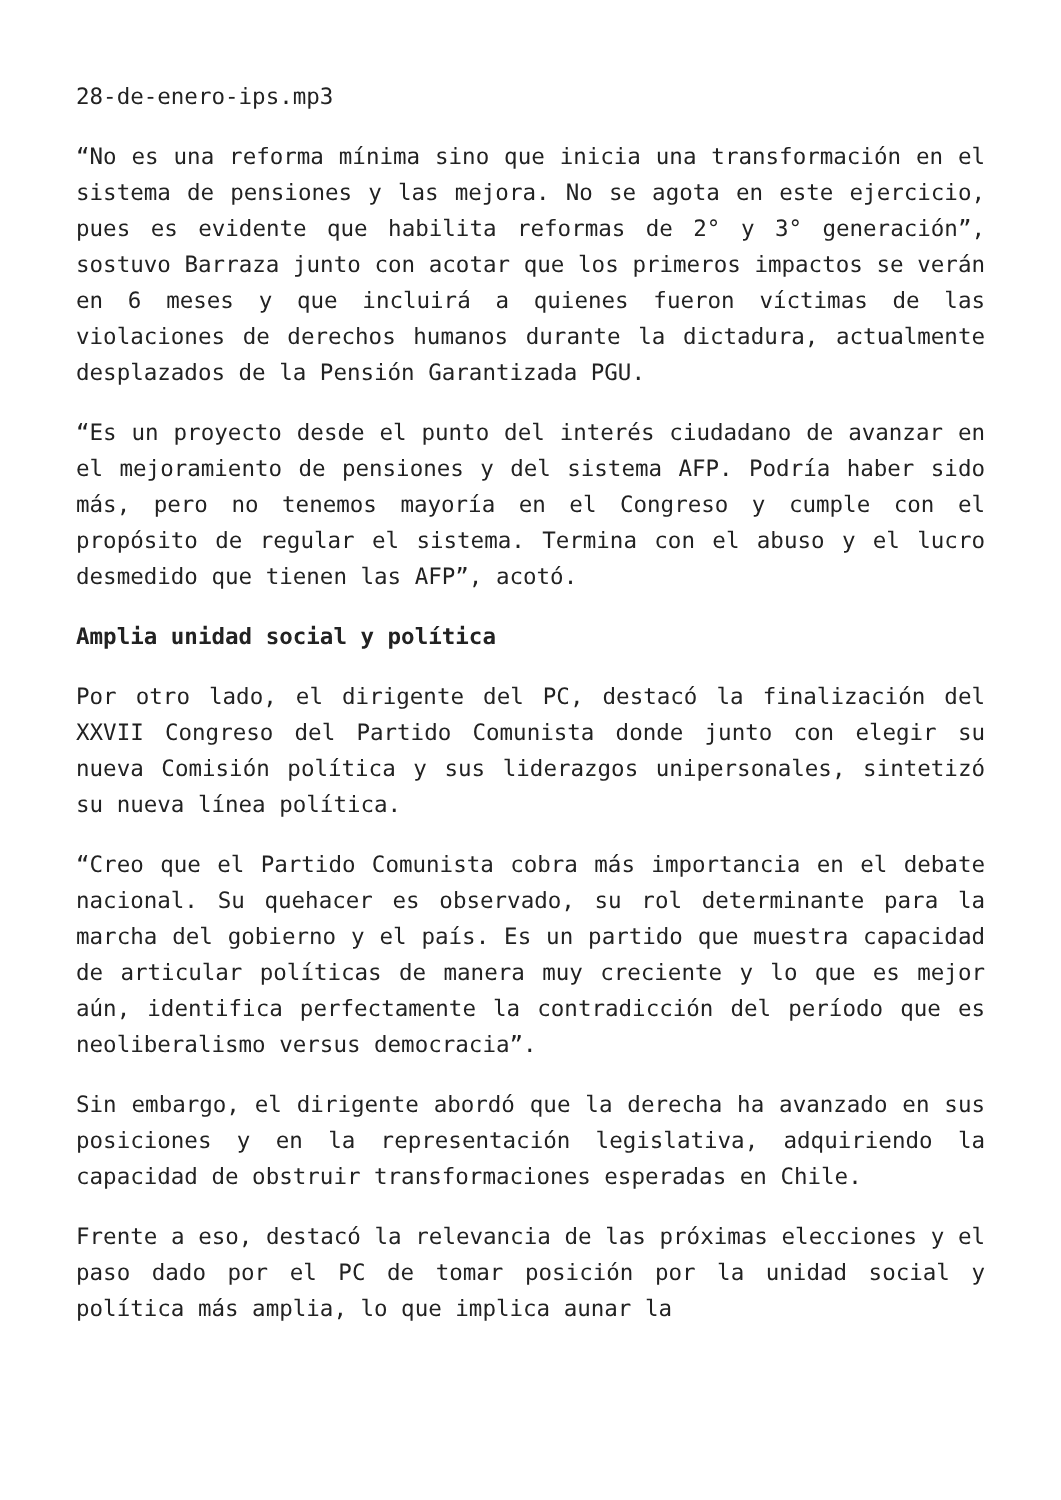28-de-enero-ips.mp3
“No es una reforma mínima sino que inicia una transformación en el sistema de pensiones y las mejora. No se agota en este ejercicio, pues es evidente que habilita reformas de 2° y 3° generación”, sostuvo Barraza junto con acotar que los primeros impactos se verán en 6 meses y que incluirá a quienes fueron víctimas de las violaciones de derechos humanos durante la dictadura, actualmente desplazados de la Pensión Garantizada PGU.
“Es un proyecto desde el punto del interés ciudadano de avanzar en el mejoramiento de pensiones y del sistema AFP. Podría haber sido más, pero no tenemos mayoría en el Congreso y cumple con el propósito de regular el sistema. Termina con el abuso y el lucro desmedido que tienen las AFP”, acotó.
Amplia unidad social y política
Por otro lado, el dirigente del PC, destacó la finalización del XXVII Congreso del Partido Comunista donde junto con elegir su nueva Comisión política y sus liderazgos unipersonales, sintetizó su nueva línea política.
“Creo que el Partido Comunista cobra más importancia en el debate nacional. Su quehacer es observado, su rol determinante para la marcha del gobierno y el país. Es un partido que muestra capacidad de articular políticas de manera muy creciente y lo que es mejor aún, identifica perfectamente la contradicción del período que es neoliberalismo versus democracia”.
Sin embargo, el dirigente abordó que la derecha ha avanzado en sus posiciones y en la representación legislativa, adquiriendo la capacidad de obstruir transformaciones esperadas en Chile.
Frente a eso, destacó la relevancia de las próximas elecciones y el paso dado por el PC de tomar posición por la unidad social y política más amplia, lo que implica aunar la